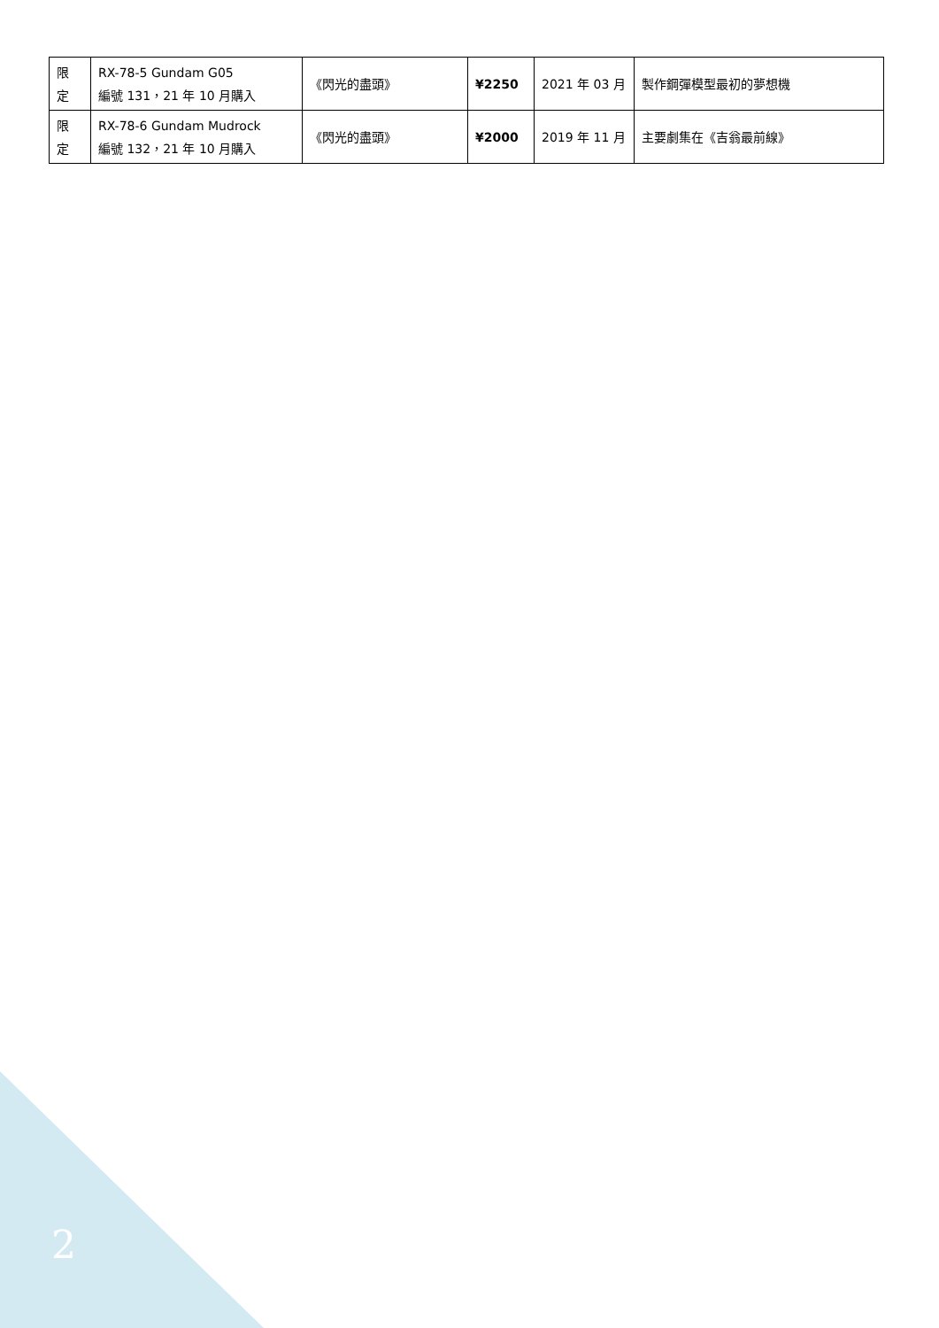| 限 定 | RX-78-5 Gundam G05 編號 131，21 年 10 月購入 | 《閃光的盡頭》 | ¥2250 | 2021 年 03 月 | 製作鋼彈模型最初的夢想機 |
| 限 定 | RX-78-6 Gundam Mudrock 編號 132，21 年 10 月購入 | 《閃光的盡頭》 | ¥2000 | 2019 年 11 月 | 主要劇集在《吉翁最前線》 |
2